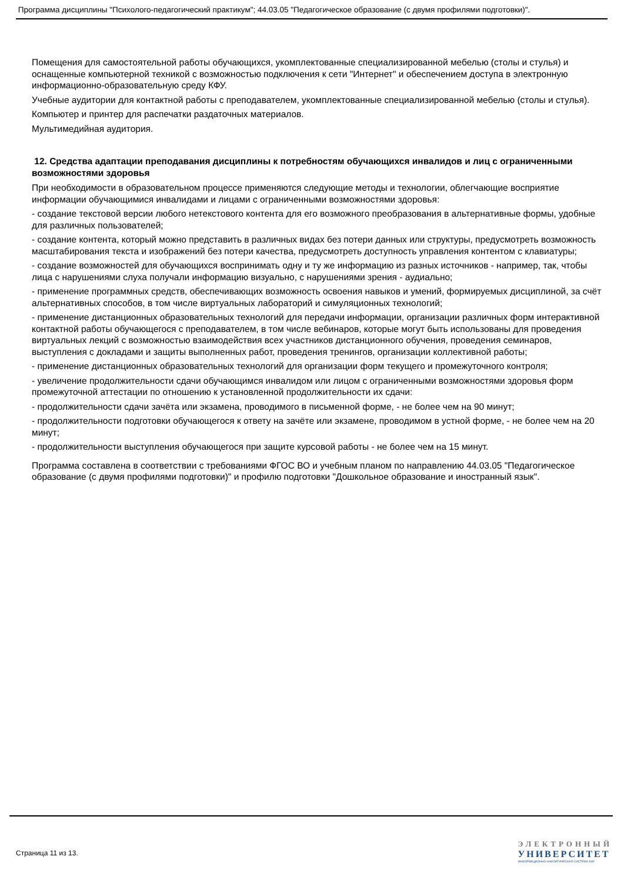Программа дисциплины "Психолого-педагогический практикум"; 44.03.05 "Педагогическое образование (с двумя профилями подготовки)".
Помещения для самостоятельной работы обучающихся, укомплектованные специализированной мебелью (столы и стулья) и оснащенные компьютерной техникой с возможностью подключения к сети "Интернет" и обеспечением доступа в электронную информационно-образовательную среду КФУ.
Учебные аудитории для контактной работы с преподавателем, укомплектованные специализированной мебелью (столы и стулья).
Компьютер и принтер для распечатки раздаточных материалов.
Мультимедийная аудитория.
12. Средства адаптации преподавания дисциплины к потребностям обучающихся инвалидов и лиц с ограниченными возможностями здоровья
При необходимости в образовательном процессе применяются следующие методы и технологии, облегчающие восприятие информации обучающимися инвалидами и лицами с ограниченными возможностями здоровья:
- создание текстовой версии любого нетекстового контента для его возможного преобразования в альтернативные формы, удобные для различных пользователей;
- создание контента, который можно представить в различных видах без потери данных или структуры, предусмотреть возможность масштабирования текста и изображений без потери качества, предусмотреть доступность управления контентом с клавиатуры;
- создание возможностей для обучающихся воспринимать одну и ту же информацию из разных источников - например, так, чтобы лица с нарушениями слуха получали информацию визуально, с нарушениями зрения - аудиально;
- применение программных средств, обеспечивающих возможность освоения навыков и умений, формируемых дисциплиной, за счёт альтернативных способов, в том числе виртуальных лабораторий и симуляционных технологий;
- применение дистанционных образовательных технологий для передачи информации, организации различных форм интерактивной контактной работы обучающегося с преподавателем, в том числе вебинаров, которые могут быть использованы для проведения виртуальных лекций с возможностью взаимодействия всех участников дистанционного обучения, проведения семинаров, выступления с докладами и защиты выполненных работ, проведения тренингов, организации коллективной работы;
- применение дистанционных образовательных технологий для организации форм текущего и промежуточного контроля;
- увеличение продолжительности сдачи обучающимся инвалидом или лицом с ограниченными возможностями здоровья форм промежуточной аттестации по отношению к установленной продолжительности их сдачи:
- продолжительности сдачи зачёта или экзамена, проводимого в письменной форме, - не более чем на 90 минут;
- продолжительности подготовки обучающегося к ответу на зачёте или экзамене, проводимом в устной форме, - не более чем на 20 минут;
- продолжительности выступления обучающегося при защите курсовой работы - не более чем на 15 минут.
Программа составлена в соответствии с требованиями ФГОС ВО и учебным планом по направлению 44.03.05 "Педагогическое образование (с двумя профилями подготовки)" и профилю подготовки "Дошкольное образование и иностранный язык".
Страница 11 из 13.
ЭЛЕКТРОННЫЙ
УНИВЕРСИТЕТ
ИНФОРМАЦИОННО-АНАЛИТИЧЕСКАЯ СИСТЕМА КФУ